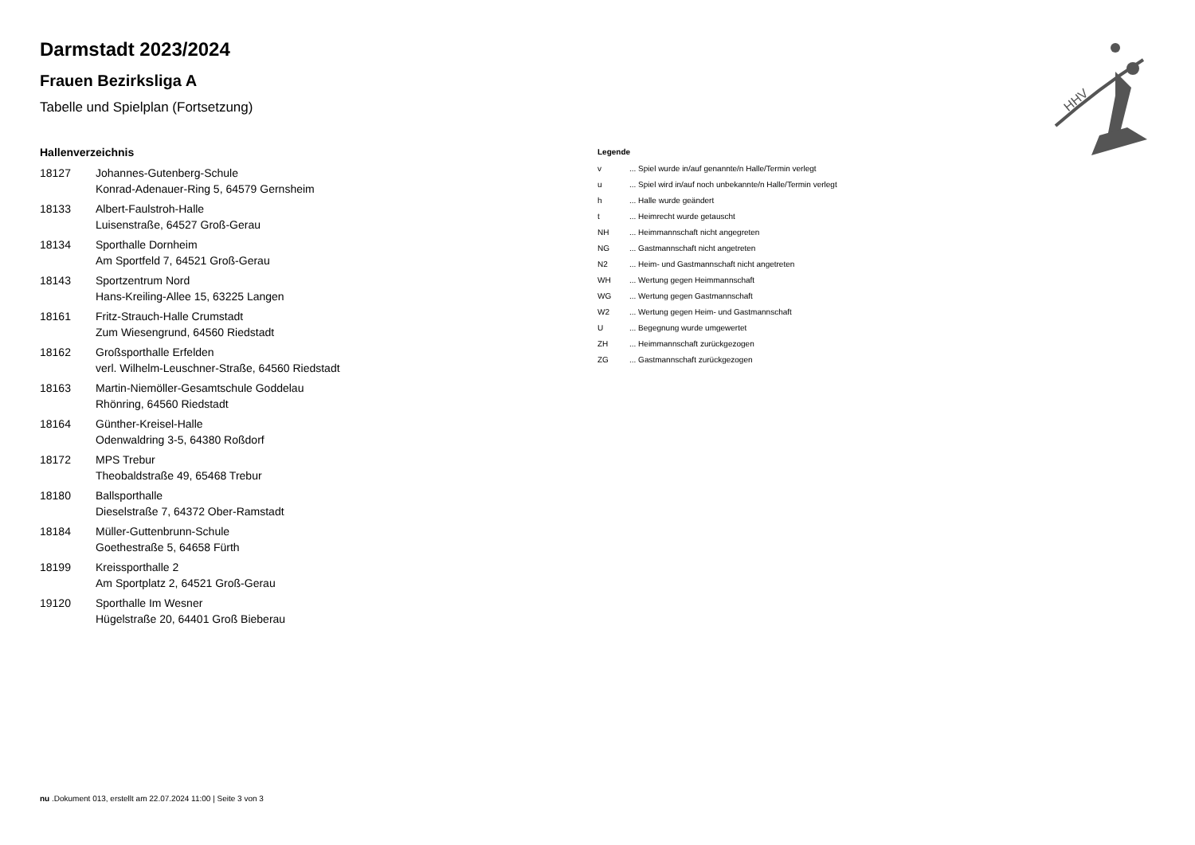HHV
Darmstadt 2023/2024
Frauen Bezirksliga A
Tabelle und Spielplan (Fortsetzung)
Hallenverzeichnis
| 18127 | Johannes-Gutenberg-Schule Konrad-Adenauer-Ring 5, 64579 Gernsheim |
| 18133 | Albert-Faulstroh-Halle Luisenstraße, 64527 Groß-Gerau |
| 18134 | Sporthalle Dornheim Am Sportfeld 7, 64521 Groß-Gerau |
| 18143 | Sportzentrum Nord Hans-Kreiling-Allee 15, 63225 Langen |
| 18161 | Fritz-Strauch-Halle Crumstadt Zum Wiesengrund, 64560 Riedstadt |
| 18162 | Großsporthalle Erfelden verl. Wilhelm-Leuschner-Straße, 64560 Riedstadt |
| 18163 | Martin-Niemöller-Gesamtschule Goddelau Rhönring, 64560 Riedstadt |
| 18164 | Günther-Kreisel-Halle Odenwaldring 3-5, 64380 Roßdorf |
| 18172 | MPS Trebur Theobaldstraße 49, 65468 Trebur |
| 18180 | Ballsporthalle Dieselstraße 7, 64372 Ober-Ramstadt |
| 18184 | Müller-Guttenbrunn-Schule Goethestraße 5, 64658 Fürth |
| 18199 | Kreissporthalle 2 Am Sportplatz 2, 64521 Groß-Gerau |
| 19120 | Sporthalle Im Wesner Hügelstraße 20, 64401 Groß Bieberau |
Legende
| v | ... Spiel wurde in/auf genannte/n Halle/Termin verlegt |
| u | ... Spiel wird in/auf noch unbekannte/n Halle/Termin verlegt |
| h | ... Halle wurde geändert |
| t | ... Heimrecht wurde getauscht |
| NH | ... Heimmannschaft nicht angegreten |
| NG | ... Gastmannschaft nicht angetreten |
| N2 | ... Heim- und Gastmannschaft nicht angetreten |
| WH | ... Wertung gegen Heimmannschaft |
| WG | ... Wertung gegen Gastmannschaft |
| W2 | ... Wertung gegen Heim- und Gastmannschaft |
| U | ... Begegnung wurde umgewertet |
| ZH | ... Heimmannschaft zurückgezogen |
| ZG | ... Gastmannschaft zurückgezogen |
nu .Dokument 013, erstellt am 22.07.2024 11:00 | Seite 3 von 3